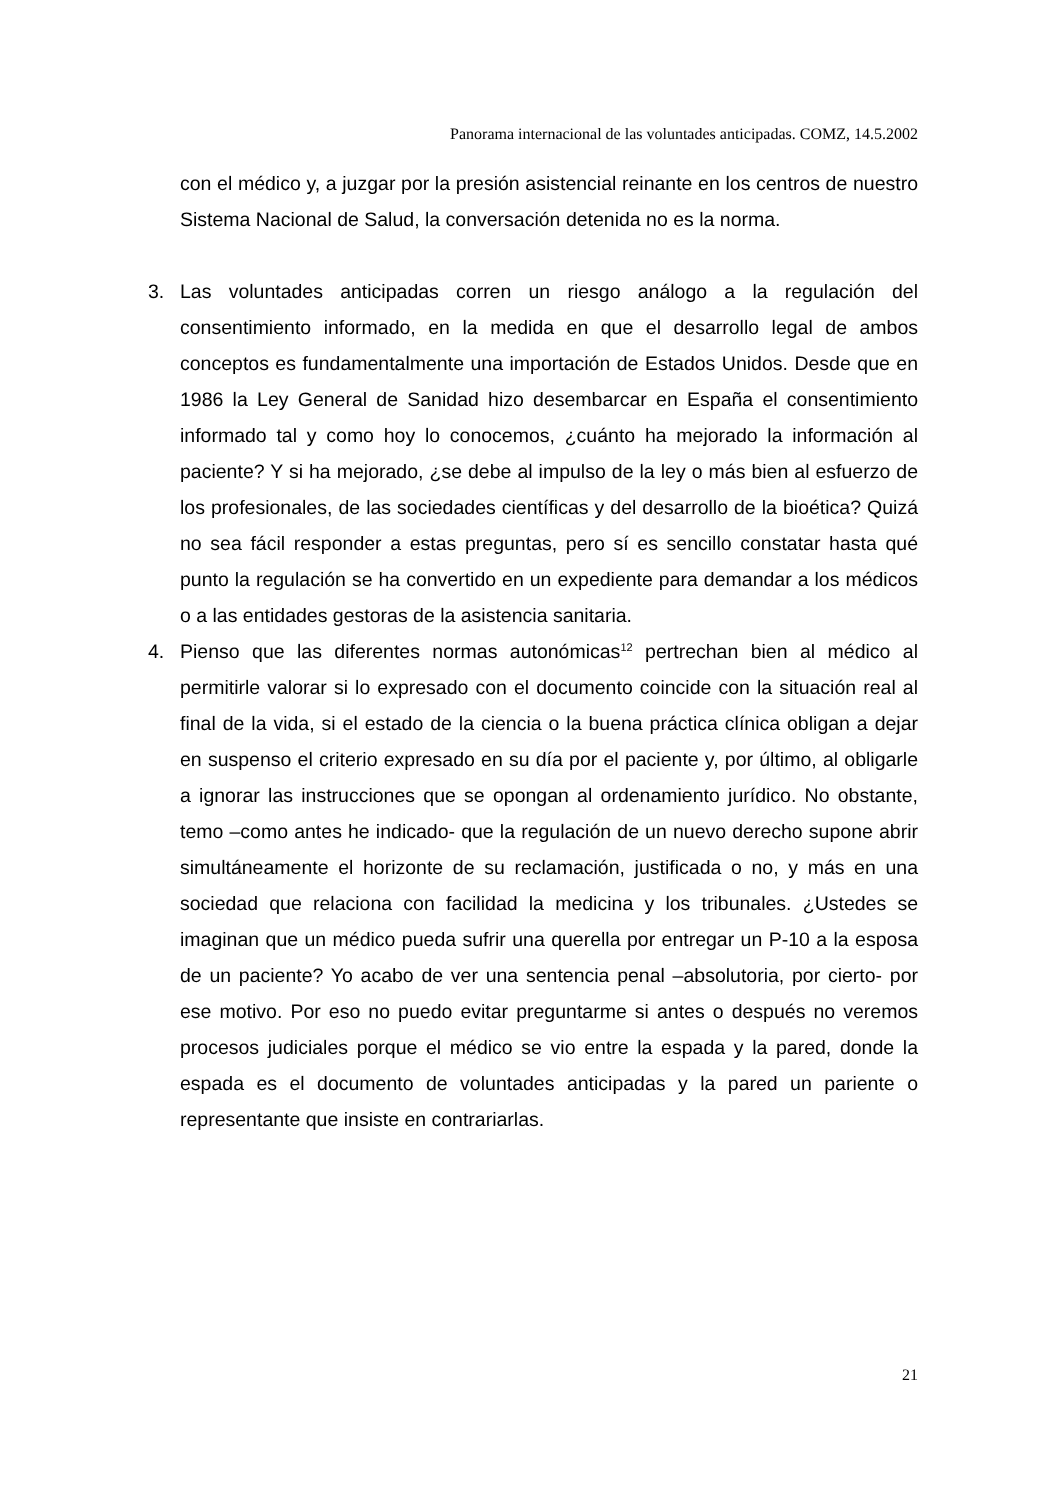Panorama internacional de las voluntades anticipadas. COMZ, 14.5.2002
con el médico y, a juzgar por la presión asistencial reinante en los centros de nuestro Sistema Nacional de Salud, la conversación detenida no es la norma.
3. Las voluntades anticipadas corren un riesgo análogo a la regulación del consentimiento informado, en la medida en que el desarrollo legal de ambos conceptos es fundamentalmente una importación de Estados Unidos. Desde que en 1986 la Ley General de Sanidad hizo desembarcar en España el consentimiento informado tal y como hoy lo conocemos, ¿cuánto ha mejorado la información al paciente? Y si ha mejorado, ¿se debe al impulso de la ley o más bien al esfuerzo de los profesionales, de las sociedades científicas y del desarrollo de la bioética? Quizá no sea fácil responder a estas preguntas, pero sí es sencillo constatar hasta qué punto la regulación se ha convertido en un expediente para demandar a los médicos o a las entidades gestoras de la asistencia sanitaria.
4. Pienso que las diferentes normas autonómicas<sup>12</sup> pertrechan bien al médico al permitirle valorar si lo expresado con el documento coincide con la situación real al final de la vida, si el estado de la ciencia o la buena práctica clínica obligan a dejar en suspenso el criterio expresado en su día por el paciente y, por último, al obligarle a ignorar las instrucciones que se opongan al ordenamiento jurídico. No obstante, temo –como antes he indicado- que la regulación de un nuevo derecho supone abrir simultáneamente el horizonte de su reclamación, justificada o no, y más en una sociedad que relaciona con facilidad la medicina y los tribunales. ¿Ustedes se imaginan que un médico pueda sufrir una querella por entregar un P-10 a la esposa de un paciente? Yo acabo de ver una sentencia penal –absolutoria, por cierto- por ese motivo. Por eso no puedo evitar preguntarme si antes o después no veremos procesos judiciales porque el médico se vio entre la espada y la pared, donde la espada es el documento de voluntades anticipadas y la pared un pariente o representante que insiste en contrariarlas.
21